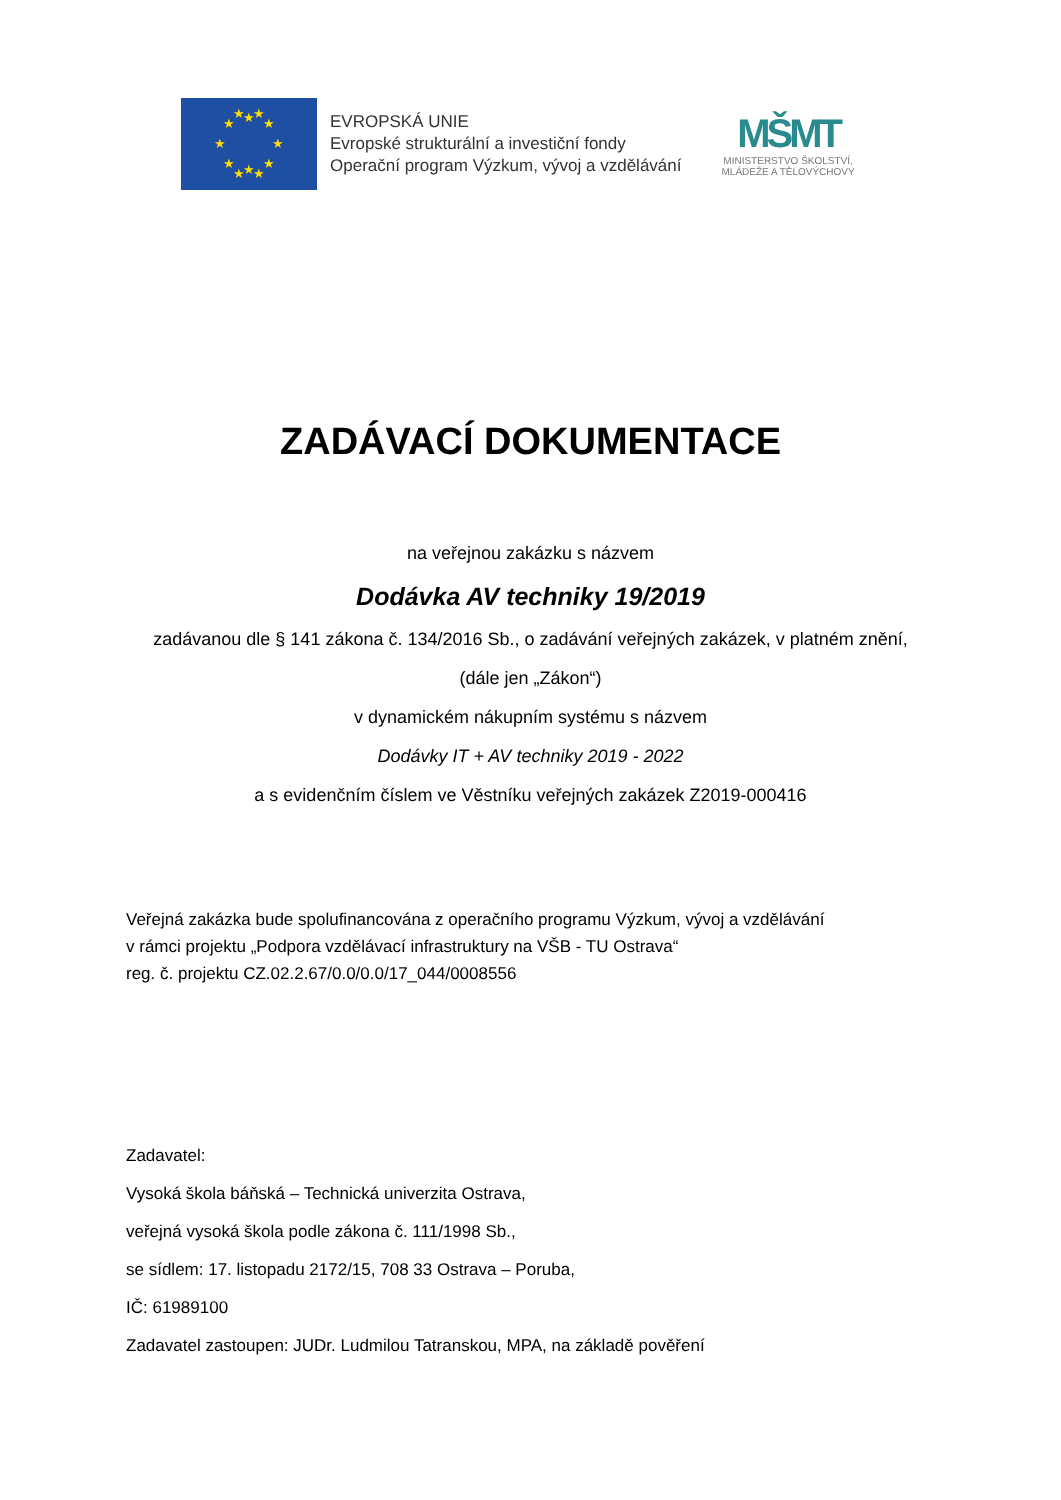★
★
★
★
★
★
★
★
★
★
★
★
EVROPSKÁ UNIE
Evropské strukturální a investiční fondy
Operační program Výzkum, vývoj a vzdělávání
MŠMT
MINISTERSTVO ŠKOLSTVÍ,
MLÁDEŽE A TĚLOVÝCHOVY
ZADÁVACÍ DOKUMENTACE
na veřejnou zakázku s názvem
Dodávka AV techniky 19/2019
zadávanou dle § 141 zákona č. 134/2016 Sb., o zadávání veřejných zakázek, v platném znění,
(dále jen „Zákon“)
v dynamickém nákupním systému s názvem
Dodávky IT + AV techniky 2019 - 2022
a s evidenčním číslem ve Věstníku veřejných zakázek Z2019-000416
Veřejná zakázka bude spolufinancována z operačního programu Výzkum, vývoj a vzdělávání
v rámci projektu „Podpora vzdělávací infrastruktury na VŠB - TU Ostrava“
reg. č. projektu CZ.02.2.67/0.0/0.0/17_044/0008556
Zadavatel:
Vysoká škola báňská – Technická univerzita Ostrava,
veřejná vysoká škola podle zákona č. 111/1998 Sb.,
se sídlem: 17. listopadu 2172/15, 708 33 Ostrava – Poruba,
IČ: 61989100
Zadavatel zastoupen: JUDr. Ludmilou Tatranskou, MPA, na základě pověření